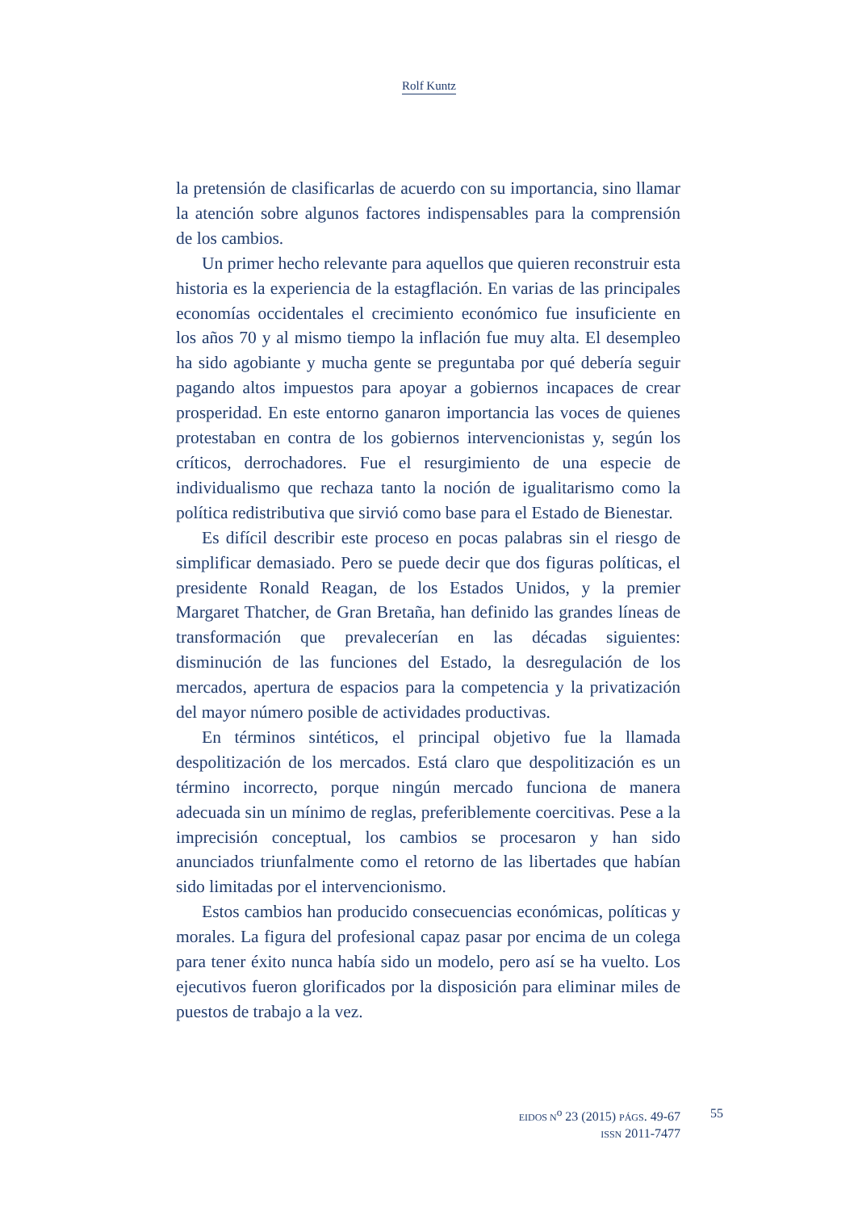Rolf Kuntz
la pretensión de clasificarlas de acuerdo con su importancia, sino llamar la atención sobre algunos factores indispensables para la comprensión de los cambios.
Un primer hecho relevante para aquellos que quieren reconstruir esta historia es la experiencia de la estagflación. En varias de las principales economías occidentales el crecimiento económico fue insuficiente en los años 70 y al mismo tiempo la inflación fue muy alta. El desempleo ha sido agobiante y mucha gente se preguntaba por qué debería seguir pagando altos impuestos para apoyar a gobiernos incapaces de crear prosperidad. En este entorno ganaron importancia las voces de quienes protestaban en contra de los gobiernos intervencionistas y, según los críticos, derrochadores. Fue el resurgimiento de una especie de individualismo que rechaza tanto la noción de igualitarismo como la política redistributiva que sirvió como base para el Estado de Bienestar.
Es difícil describir este proceso en pocas palabras sin el riesgo de simplificar demasiado. Pero se puede decir que dos figuras políticas, el presidente Ronald Reagan, de los Estados Unidos, y la premier Margaret Thatcher, de Gran Bretaña, han definido las grandes líneas de transformación que prevalecerían en las décadas siguientes: disminución de las funciones del Estado, la desregulación de los mercados, apertura de espacios para la competencia y la privatización del mayor número posible de actividades productivas.
En términos sintéticos, el principal objetivo fue la llamada despolitización de los mercados. Está claro que despolitización es un término incorrecto, porque ningún mercado funciona de manera adecuada sin un mínimo de reglas, preferiblemente coercitivas. Pese a la imprecisión conceptual, los cambios se procesaron y han sido anunciados triunfalmente como el retorno de las libertades que habían sido limitadas por el intervencionismo.
Estos cambios han producido consecuencias económicas, políticas y morales. La figura del profesional capaz pasar por encima de un colega para tener éxito nunca había sido un modelo, pero así se ha vuelto. Los ejecutivos fueron glorificados por la disposición para eliminar miles de puestos de trabajo a la vez.
EIDOS N<sup>o</sup> 23 (2015) PÁGS. 49-67
ISSN 2011-7477
55